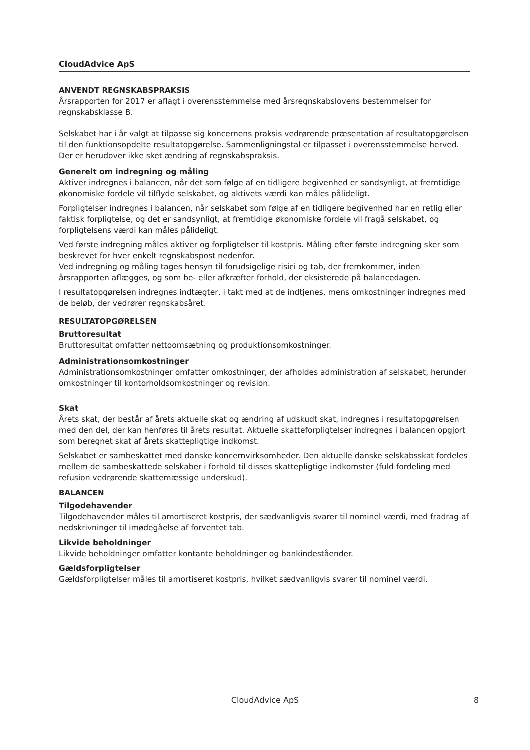CloudAdvice ApS
ANVENDT REGNSKABSPRAKSIS
Årsrapporten for 2017 er aflagt i overensstemmelse med årsregnskabslovens bestemmelser for regnskabsklasse B.
Selskabet har i år valgt at tilpasse sig koncernens praksis vedrørende præsentation af resultatopgørelsen til den funktionsopdelte resultatopgørelse. Sammenligningstal er tilpasset i overensstemmelse herved. Der er herudover ikke sket ændring af regnskabspraksis.
Generelt om indregning og måling
Aktiver indregnes i balancen, når det som følge af en tidligere begivenhed er sandsynligt, at fremtidige økonomiske fordele vil tilflyde selskabet, og aktivets værdi kan måles pålideligt.
Forpligtelser indregnes i balancen, når selskabet som følge af en tidligere begivenhed har en retlig eller faktisk forpligtelse, og det er sandsynligt, at fremtidige økonomiske fordele vil fragå selskabet, og forpligtelsens værdi kan måles pålideligt.
Ved første indregning måles aktiver og forpligtelser til kostpris. Måling efter første indregning sker som beskrevet for hver enkelt regnskabspost nedenfor.
Ved indregning og måling tages hensyn til forudsigelige risici og tab, der fremkommer, inden årsrapporten aflægges, og som be- eller afkræfter forhold, der eksisterede på balancedagen.
I resultatopgørelsen indregnes indtægter, i takt med at de indtjenes, mens omkostninger indregnes med de beløb, der vedrører regnskabsåret.
RESULTATOPGØRELSEN
Bruttoresultat
Bruttoresultat omfatter nettoomsætning og produktionsomkostninger.
Administrationsomkostninger
Administrationsomkostninger omfatter omkostninger, der afholdes administration af selskabet, herunder omkostninger til kontorholdsomkostninger og revision.
Skat
Årets skat, der består af årets aktuelle skat og ændring af udskudt skat, indregnes i resultatopgørelsen med den del, der kan henføres til årets resultat. Aktuelle skatteforpligtelser indregnes i balancen opgjort som beregnet skat af årets skattepligtige indkomst.
Selskabet er sambeskattet med danske koncernvirksomheder. Den aktuelle danske selskabsskat fordeles mellem de sambeskattede selskaber i forhold til disses skattepligtige indkomster (fuld fordeling med refusion vedrørende skattemæssige underskud).
BALANCEN
Tilgodehavender
Tilgodehavender måles til amortiseret kostpris, der sædvanligvis svarer til nominel værdi, med fradrag af nedskrivninger til imødegåelse af forventet tab.
Likvide beholdninger
Likvide beholdninger omfatter kontante beholdninger og bankindeståender.
Gældsforpligtelser
Gældsforpligtelser måles til amortiseret kostpris, hvilket sædvanligvis svarer til nominel værdi.
CloudAdvice ApS 8